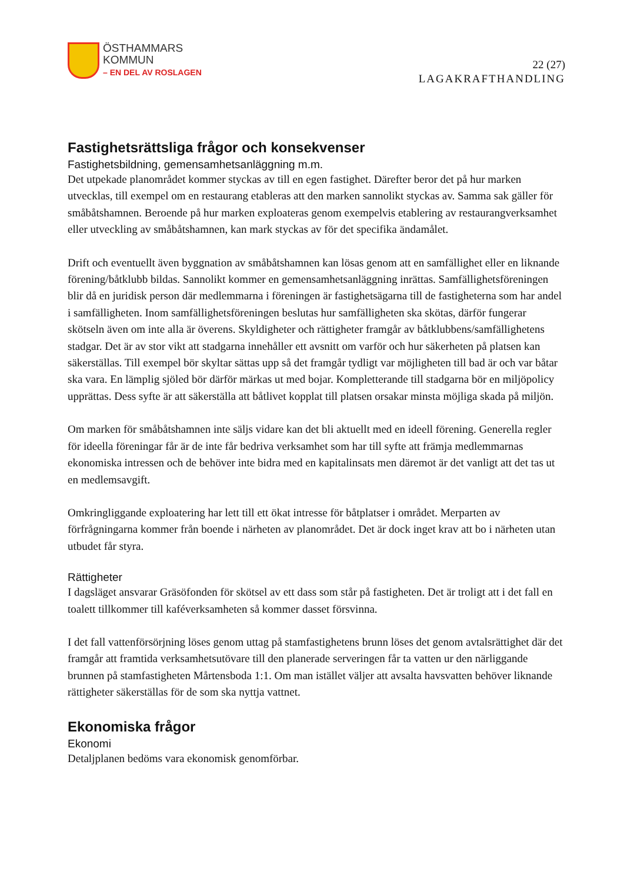ÖSTHAMMARS
KOMMUN
– EN DEL AV ROSLAGEN
22 (27)
LAGAKRAFTHANDLING
Fastighetsrättsliga frågor och konsekvenser
Fastighetsbildning, gemensamhetsanläggning m.m.
Det utpekade planområdet kommer styckas av till en egen fastighet. Därefter beror det på hur marken utvecklas, till exempel om en restaurang etableras att den marken sannolikt styckas av. Samma sak gäller för småbåtshamnen. Beroende på hur marken exploateras genom exempelvis etablering av restaurangverksamhet eller utveckling av småbåtshamnen, kan mark styckas av för det specifika ändamålet.
Drift och eventuellt även byggnation av småbåtshamnen kan lösas genom att en samfällighet eller en liknande förening/båtklubb bildas. Sannolikt kommer en gemensamhetsanläggning inrättas. Samfällighetsföreningen blir då en juridisk person där medlemmarna i föreningen är fastighetsägarna till de fastigheterna som har andel i samfälligheten. Inom samfällighetsföreningen beslutas hur samfälligheten ska skötas, därför fungerar skötseln även om inte alla är överens. Skyldigheter och rättigheter framgår av båtklubbens/samfällighetens stadgar. Det är av stor vikt att stadgarna innehåller ett avsnitt om varför och hur säkerheten på platsen kan säkerställas. Till exempel bör skyltar sättas upp så det framgår tydligt var möjligheten till bad är och var båtar ska vara. En lämplig sjöled bör därför märkas ut med bojar. Kompletterande till stadgarna bör en miljöpolicy upprättas. Dess syfte är att säkerställa att båtlivet kopplat till platsen orsakar minsta möjliga skada på miljön.
Om marken för småbåtshamnen inte säljs vidare kan det bli aktuellt med en ideell förening. Generella regler för ideella föreningar får är de inte får bedriva verksamhet som har till syfte att främja medlemmarnas ekonomiska intressen och de behöver inte bidra med en kapitalinsats men däremot är det vanligt att det tas ut en medlemsavgift.
Omkringliggande exploatering har lett till ett ökat intresse för båtplatser i området. Merparten av förfrågningarna kommer från boende i närheten av planområdet. Det är dock inget krav att bo i närheten utan utbudet får styra.
Rättigheter
I dagsläget ansvarar Gräsöfonden för skötsel av ett dass som står på fastigheten. Det är troligt att i det fall en toalett tillkommer till kaféverksamheten så kommer dasset försvinna.
I det fall vattenförsörjning löses genom uttag på stamfastighetens brunn löses det genom avtalsrättighet där det framgår att framtida verksamhetsutövare till den planerade serveringen får ta vatten ur den närliggande brunnen på stamfastigheten Mårtensboda 1:1. Om man istället väljer att avsalta havsvatten behöver liknande rättigheter säkerställas för de som ska nyttja vattnet.
Ekonomiska frågor
Ekonomi
Detaljplanen bedöms vara ekonomisk genomförbar.